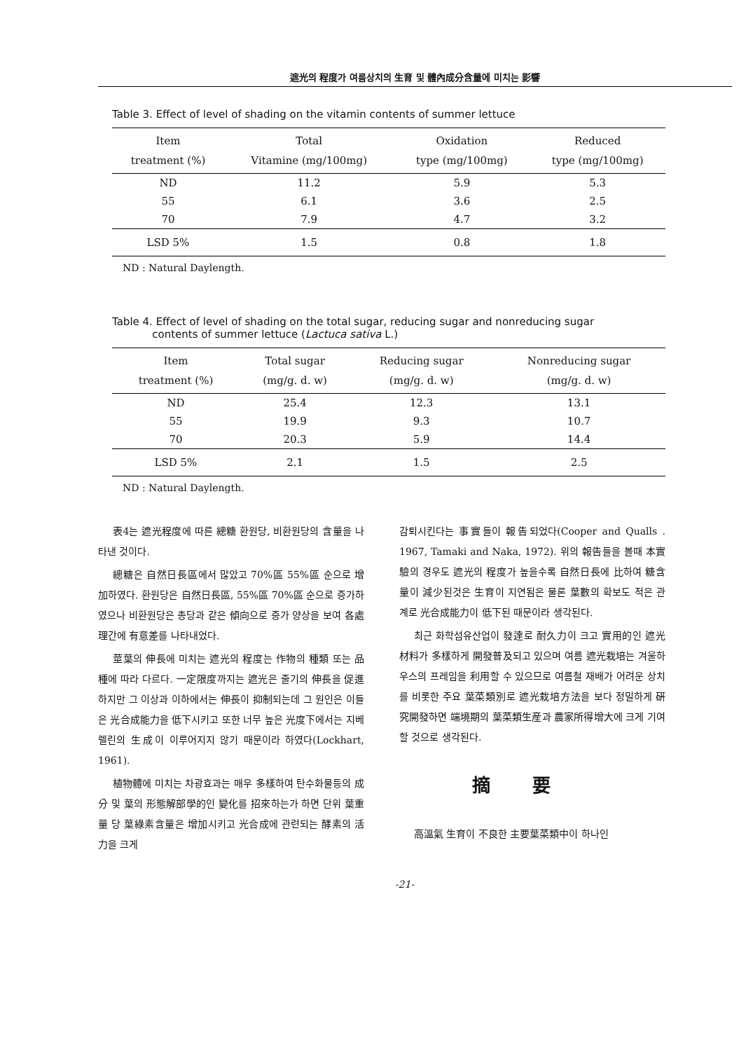遮光의 程度가 여름상치의 生育 및 體內成分含量에 미치는 影響
Table 3. Effect of level of shading on the vitamin contents of summer lettuce
| Item treatment (%) | Total Vitamine (mg/100mg) | Oxidation type (mg/100mg) | Reduced type (mg/100mg) |
| --- | --- | --- | --- |
| ND | 11.2 | 5.9 | 5.3 |
| 55 | 6.1 | 3.6 | 2.5 |
| 70 | 7.9 | 4.7 | 3.2 |
| LSD 5% | 1.5 | 0.8 | 1.8 |
ND : Natural Daylength.
Table 4. Effect of level of shading on the total sugar, reducing sugar and nonreducing sugar
contents of summer lettuce (Lactuca sativa L.)
| Item treatment (%) | Total sugar (mg/g. d. w) | Reducing sugar (mg/g. d. w) | Nonreducing sugar (mg/g. d. w) |
| --- | --- | --- | --- |
| ND | 25.4 | 12.3 | 13.1 |
| 55 | 19.9 | 9.3 | 10.7 |
| 70 | 20.3 | 5.9 | 14.4 |
| LSD 5% | 2.1 | 1.5 | 2.5 |
ND : Natural Daylength.
表4는 遮光程度에 따른 總糖 환원당, 비환원당의 含量을 나타낸 것이다.
總糖은 自然日長區에서 많았고 70%區 55%區 순으로 增加하였다. 환원당은 自然日長區, 55%區 70%區 순으로 증가하였으나 비환원당은 총당과 같은 傾向으로 증가 양상을 보여 各處理간에 有意差를 나타내었다.
莖葉의 伸長에 미치는 遮光의 程度는 作物의 種類 또는 品種에 따라 다르다. 一定限度까지는 遮光은 줄기의 伸長을 促進하지만 그 이상과 이하에서는 伸長이 抑制되는데 그 원인은 이들은 光合成能力을 低下시키고 또한 너무 높은 光度下에서는 지베렐린의 生成이 이루어지지 않기 때문이라 하였다(Lockhart, 1961).
植物體에 미치는 차광효과는 매우 多樣하여 탄수화물등의 成分 및 葉의 形態解部學的인 變化를 招來하는가 하면 단위 葉重量 당 葉綠素含量은 增加시키고 光合成에 관련되는 酵素의 活力을 크게
감퇴시킨다는 事實들이 報告되었다(Cooper and Qualls . 1967, Tamaki and Naka, 1972). 위의 報告들을 볼때 本實驗의 경우도 遮光의 程度가 높을수록 自然日長에 比하여 糖含量이 減少된것은 生育이 지연됨은 물론 葉數의 확보도 적은 관계로 光合成能力이 低下된 때문이라 생각된다.
최근 화학섬유산업이 發達로 耐久力이 크고 實用的인 遮光材料가 多樣하게 開發普及되고 있으며 여름 遮光栽培는 겨울하우스의 프레임을 利用할 수 있으므로 여름철 재배가 어려운 상치를 비롯한 주요 葉菜類別로 遮光栽培方法을 보다 정밀하게 硏究開發하면 端境期의 葉菜類生産과 農家所得增大에 크게 기여할 것으로 생각된다.
摘要
高溫氣 生育이 不良한 主要葉菜類中이 하나인
-21-